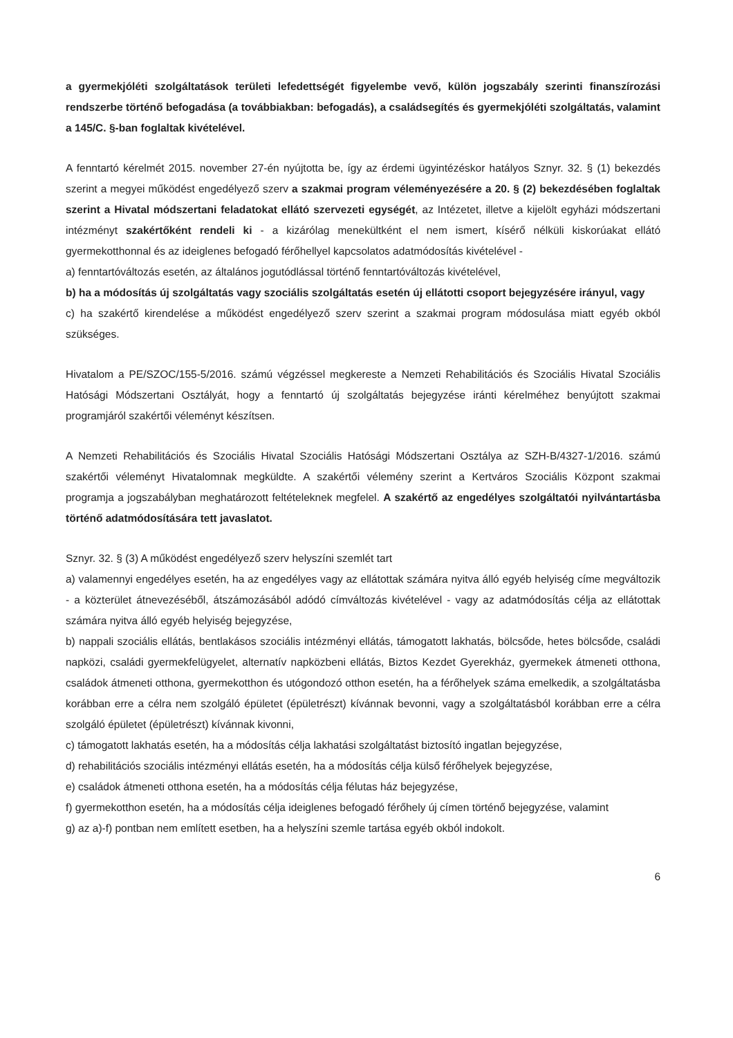a gyermekjóléti szolgáltatások területi lefedettségét figyelembe vevő, külön jogszabály szerinti finanszírozási rendszerbe történő befogadása (a továbbiakban: befogadás), a családsegítés és gyermekjóléti szolgáltatás, valamint a 145/C. §-ban foglaltak kivételével.
A fenntartó kérelmét 2015. november 27-én nyújtotta be, így az érdemi ügyintézéskor hatályos Sznyr. 32. § (1) bekezdés szerint a megyei működést engedélyező szerv a szakmai program véleményezésére a 20. § (2) bekezdésében foglaltak szerint a Hivatal módszertani feladatokat ellátó szervezeti egységét, az Intézetet, illetve a kijelölt egyházi módszertani intézményt szakértőként rendeli ki - a kizárólag menekültként el nem ismert, kísérő nélküli kiskorúakat ellátó gyermekotthonnal és az ideiglenes befogadó férőhellyel kapcsolatos adatmódosítás kivételével -
a) fenntartóváltozás esetén, az általános jogutódlással történő fenntartóváltozás kivételével,
b) ha a módosítás új szolgáltatás vagy szociális szolgáltatás esetén új ellátotti csoport bejegyzésére irányul, vagy
c) ha szakértő kirendelése a működést engedélyező szerv szerint a szakmai program módosulása miatt egyéb okból szükséges.
Hivatalom a PE/SZOC/155-5/2016. számú végzéssel megkereste a Nemzeti Rehabilitációs és Szociális Hivatal Szociális Hatósági Módszertani Osztályát, hogy a fenntartó új szolgáltatás bejegyzése iránti kérelméhez benyújtott szakmai programjáról szakértői véleményt készítsen.
A Nemzeti Rehabilitációs és Szociális Hivatal Szociális Hatósági Módszertani Osztálya az SZH-B/4327-1/2016. számú szakértői véleményt Hivatalomnak megküldte. A szakértői vélemény szerint a Kertváros Szociális Központ szakmai programja a jogszabályban meghatározott feltételeknek megfelel. A szakértő az engedélyes szolgáltatói nyilvántartásba történő adatmódosítására tett javaslatot.
Sznyr. 32. § (3) A működést engedélyező szerv helyszíni szemlét tart
a) valamennyi engedélyes esetén, ha az engedélyes vagy az ellátottak számára nyitva álló egyéb helyiség címe megváltozik - a közterület átnevezéséből, átszámozásából adódó címváltozás kivételével - vagy az adatmódosítás célja az ellátottak számára nyitva álló egyéb helyiség bejegyzése,
b) nappali szociális ellátás, bentlakásos szociális intézményi ellátás, támogatott lakhatás, bölcsőde, hetes bölcsőde, családi napközi, családi gyermekfelügyelet, alternatív napközbeni ellátás, Biztos Kezdet Gyerekház, gyermekek átmeneti otthona, családok átmeneti otthona, gyermekotthon és utógondozó otthon esetén, ha a férőhelyek száma emelkedik, a szolgáltatásba korábban erre a célra nem szolgáló épületet (épületrészt) kívánnak bevonni, vagy a szolgáltatásból korábban erre a célra szolgáló épületet (épületrészt) kívánnak kivonni,
c) támogatott lakhatás esetén, ha a módosítás célja lakhatási szolgáltatást biztosító ingatlan bejegyzése,
d) rehabilitációs szociális intézményi ellátás esetén, ha a módosítás célja külső férőhelyek bejegyzése,
e) családok átmeneti otthona esetén, ha a módosítás célja félutas ház bejegyzése,
f) gyermekotthon esetén, ha a módosítás célja ideiglenes befogadó férőhely új címen történő bejegyzése, valamint
g) az a)-f) pontban nem említett esetben, ha a helyszíni szemle tartása egyéb okból indokolt.
6